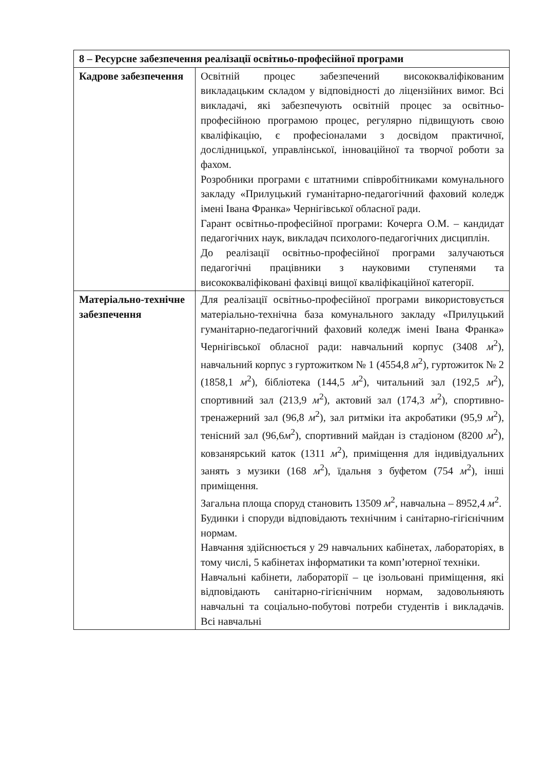| 8 – Ресурсне забезпечення реалізації освітньо-професійної програми | |
| --- | --- |
| Кадрове забезпечення | Освітній процес забезпечений висококваліфікованим викладацьким складом у відповідності до ліцензійних вимог. Всі викладачі, які забезпечують освітній процес за освітньо-професійною програмою процес, регулярно підвищують свою кваліфікацію, є професіоналами з досвідом практичної, дослідницької, управлінської, інноваційної та творчої роботи за фахом. Розробники програми є штатними співробітниками комунального закладу «Прилуцький гуманітарно-педагогічний фаховий коледж імені Івана Франка» Чернігівської обласної ради. Гарант освітньо-професійної програми: Кочерга О.М. – кандидат педагогічних наук, викладач психолого-педагогічних дисциплін. До реалізації освітньо-професійної програми залучаються педагогічні працівники з науковими ступенями та висококваліфіковані фахівці вищої кваліфікаційної категорії. |
| Матеріально-технічне забезпечення | Для реалізації освітньо-професійної програми використовується матеріально-технічна база комунального закладу «Прилуцький гуманітарно-педагогічний фаховий коледж імені Івана Франка» Чернігівської обласної ради: навчальний корпус (3408 м<sup>2</sup>), навчальний корпус з гуртожитком № 1 (4554,8 м<sup>2</sup>), гуртожиток № 2 (1858,1 м<sup>2</sup>), бібліотека (144,5 м<sup>2</sup>), читальний зал (192,5 м<sup>2</sup>), спортивний зал (213,9 м<sup>2</sup>), актовий зал (174,3 м<sup>2</sup>), спортивно-тренажерний зал (96,8 м<sup>2</sup>), зал ритміки іта акробатики (95,9 м<sup>2</sup>), тенісний зал (96,6 м<sup>2</sup>), спортивний майдан із стадіоном (8200 м<sup>2</sup>), ковзанярський каток (1311 м<sup>2</sup>), приміщення для індивідуальних занять з музики (168 м<sup>2</sup>), їдальня з буфетом (754 м<sup>2</sup>), інші приміщення. Загальна площа споруд становить 13509 м<sup>2</sup>, навчальна – 8952,4 м<sup>2</sup>. Будинки і споруди відповідають технічним і санітарно-гігієнічним нормам. Навчання здійснюється у 29 навчальних кабінетах, лабораторіях, в тому числі, 5 кабінетах інформатики та комп’ютерної техніки. Навчальні кабінети, лабораторії – це ізольовані приміщення, які відповідають санітарно-гігієнічним нормам, задовольняють навчальні та соціально-побутові потреби студентів і викладачів. Всі навчальні |